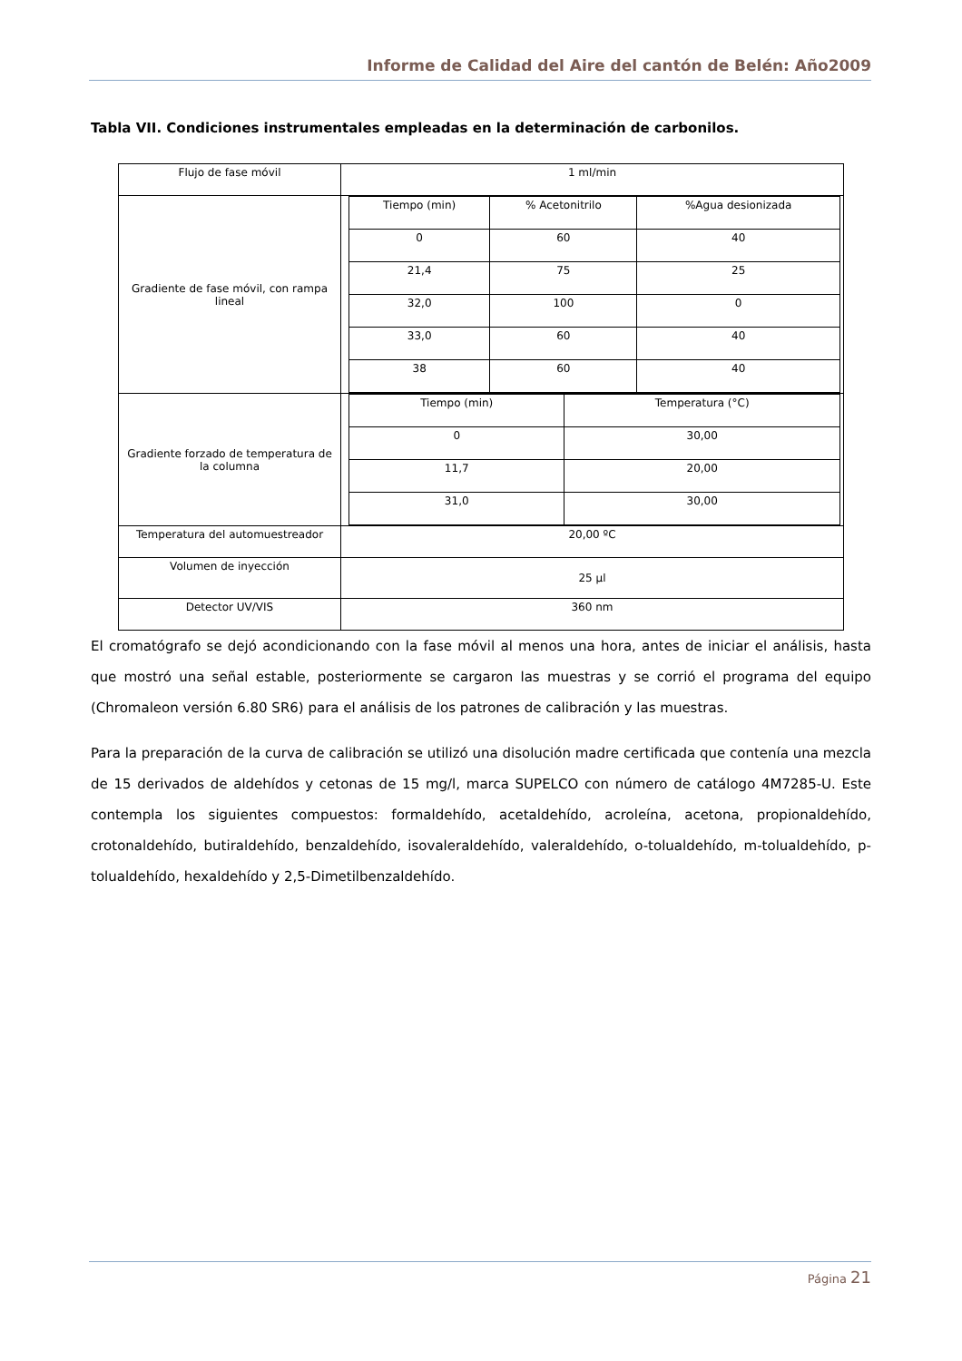Informe de Calidad del Aire del cantón de Belén: Año2009
Tabla VII. Condiciones instrumentales empleadas en la determinación de carbonilos.
| Flujo de fase móvil | 1 ml/min |
| Gradiente de fase móvil, con rampa lineal | / Tiempo (min) / % Acetonitrilo / %Agua desionizada / / 0 / 60 / 40 / / 21,4 / 75 / 25 / / 32,0 / 100 / 0 / / 33,0 / 60 / 40 / / 38 / 60 / 40 / |
| Gradiente forzado de temperatura de la columna | / Tiempo (min) / Temperatura (°C) / / 0 / 30,00 / / 11,7 / 20,00 / / 31,0 / 30,00 / |
| Temperatura del automuestreador | 20,00 ºC |
| Volumen de inyección | 25 µl |
| Detector UV/VIS | 360 nm |
El cromatógrafo se dejó acondicionando con la fase móvil al menos una hora, antes de iniciar el análisis, hasta que mostró una señal estable, posteriormente se cargaron las muestras y se corrió el programa del equipo (Chromaleon versión 6.80 SR6) para el análisis de los patrones de calibración y las muestras.
Para la preparación de la curva de calibración se utilizó una disolución madre certificada que contenía una mezcla de 15 derivados de aldehídos y cetonas de 15 mg/l, marca SUPELCO con número de catálogo 4M7285-U. Este contempla los siguientes compuestos: formaldehído, acetaldehído, acroleína, acetona, propionaldehído, crotonaldehído, butiraldehído, benzaldehído, isovaleraldehído, valeraldehído, o-tolualdehído, m-tolualdehído, p-tolualdehído, hexaldehído y 2,5-Dimetilbenzaldehído.
Página 21